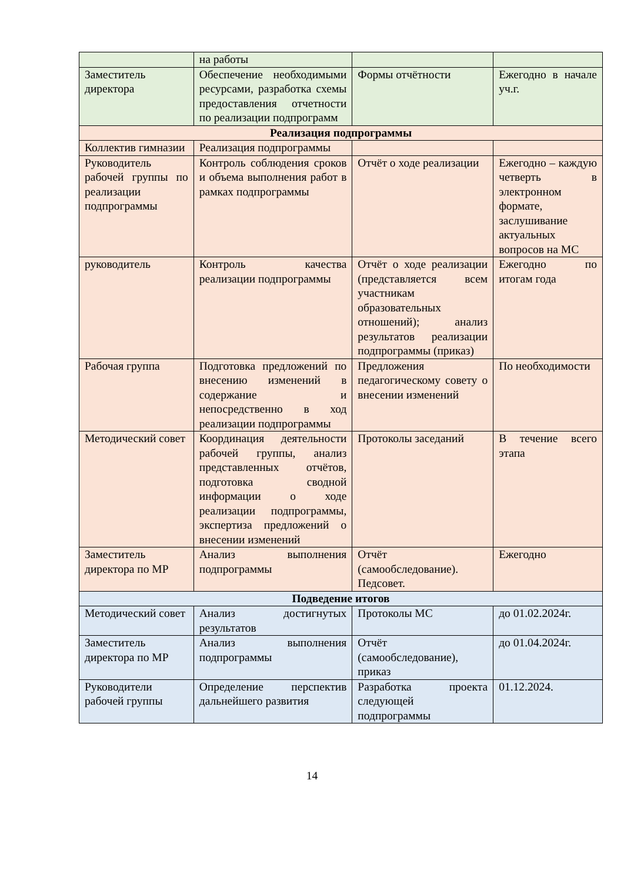| | на работы | | |
| Заместитель директора | Обеспечение необходимыми ресурсами, разработка схемы предоставления отчетности по реализации подпрограмм | Формы отчётности | Ежегодно в начале уч.г. |
| Реализация подпрограммы | | | |
| Коллектив гимназии | Реализация подпрограммы | | |
| Руководитель рабочей группы по реализации подпрограммы | Контроль соблюдения сроков и объема выполнения работ в рамках подпрограммы | Отчёт о ходе реализации | Ежегодно – каждую четверть в электронном формате, заслушивание актуальных вопросов на МС |
| руководитель | Контроль качества реализации подпрограммы | Отчёт о ходе реализации (представляется всем участникам образовательных отношений); анализ результатов реализации подпрограммы (приказ) | Ежегодно по итогам года |
| Рабочая группа | Подготовка предложений по внесению изменений в содержание и непосредственно в ход реализации подпрограммы | Предложения педагогическому совету о внесении изменений | По необходимости |
| Методический совет | Координация деятельности рабочей группы, анализ представленных отчётов, подготовка сводной информации о ходе реализации подпрограммы, экспертиза предложений о внесении изменений | Протоколы заседаний | В течение всего этапа |
| Заместитель директора по МР | Анализ выполнения подпрограммы | Отчёт (самообследование). Педсовет. | Ежегодно |
| Подведение итогов | | | |
| Методический совет | Анализ достигнутых результатов | Протоколы МС | до 01.02.2024г. |
| Заместитель директора по МР | Анализ выполнения подпрограммы | Отчёт (самообследование), приказ | до 01.04.2024г. |
| Руководители рабочей группы | Определение перспектив дальнейшего развития | Разработка проекта следующей подпрограммы | 01.12.2024. |
14